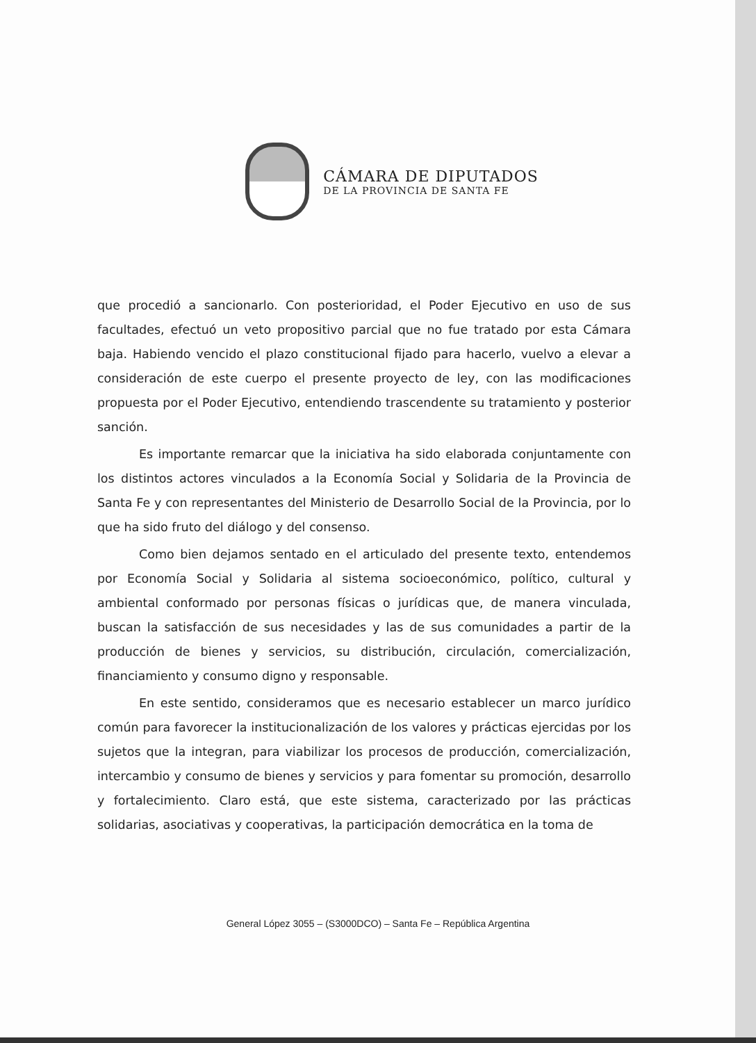CÁMARA DE DIPUTADOS
DE LA PROVINCIA DE SANTA FE
que procedió a sancionarlo. Con posterioridad, el Poder Ejecutivo en uso de sus facultades, efectuó un veto propositivo parcial que no fue tratado por esta Cámara baja. Habiendo vencido el plazo constitucional fijado para hacerlo, vuelvo a elevar a consideración de este cuerpo el presente proyecto de ley, con las modificaciones propuesta por el Poder Ejecutivo, entendiendo trascendente su tratamiento y posterior sanción.
Es importante remarcar que la iniciativa ha sido elaborada conjuntamente con los distintos actores vinculados a la Economía Social y Solidaria de la Provincia de Santa Fe y con representantes del Ministerio de Desarrollo Social de la Provincia, por lo que ha sido fruto del diálogo y del consenso.
Como bien dejamos sentado en el articulado del presente texto, entendemos por Economía Social y Solidaria al sistema socioeconómico, político, cultural y ambiental conformado por personas físicas o jurídicas que, de manera vinculada, buscan la satisfacción de sus necesidades y las de sus comunidades a partir de la producción de bienes y servicios, su distribución, circulación, comercialización, financiamiento y consumo digno y responsable.
En este sentido, consideramos que es necesario establecer un marco jurídico común para favorecer la institucionalización de los valores y prácticas ejercidas por los sujetos que la integran, para viabilizar los procesos de producción, comercialización, intercambio y consumo de bienes y servicios y para fomentar su promoción, desarrollo y fortalecimiento. Claro está, que este sistema, caracterizado por las prácticas solidarias, asociativas y cooperativas, la participación democrática en la toma de
General López 3055 – (S3000DCO) – Santa Fe – República Argentina